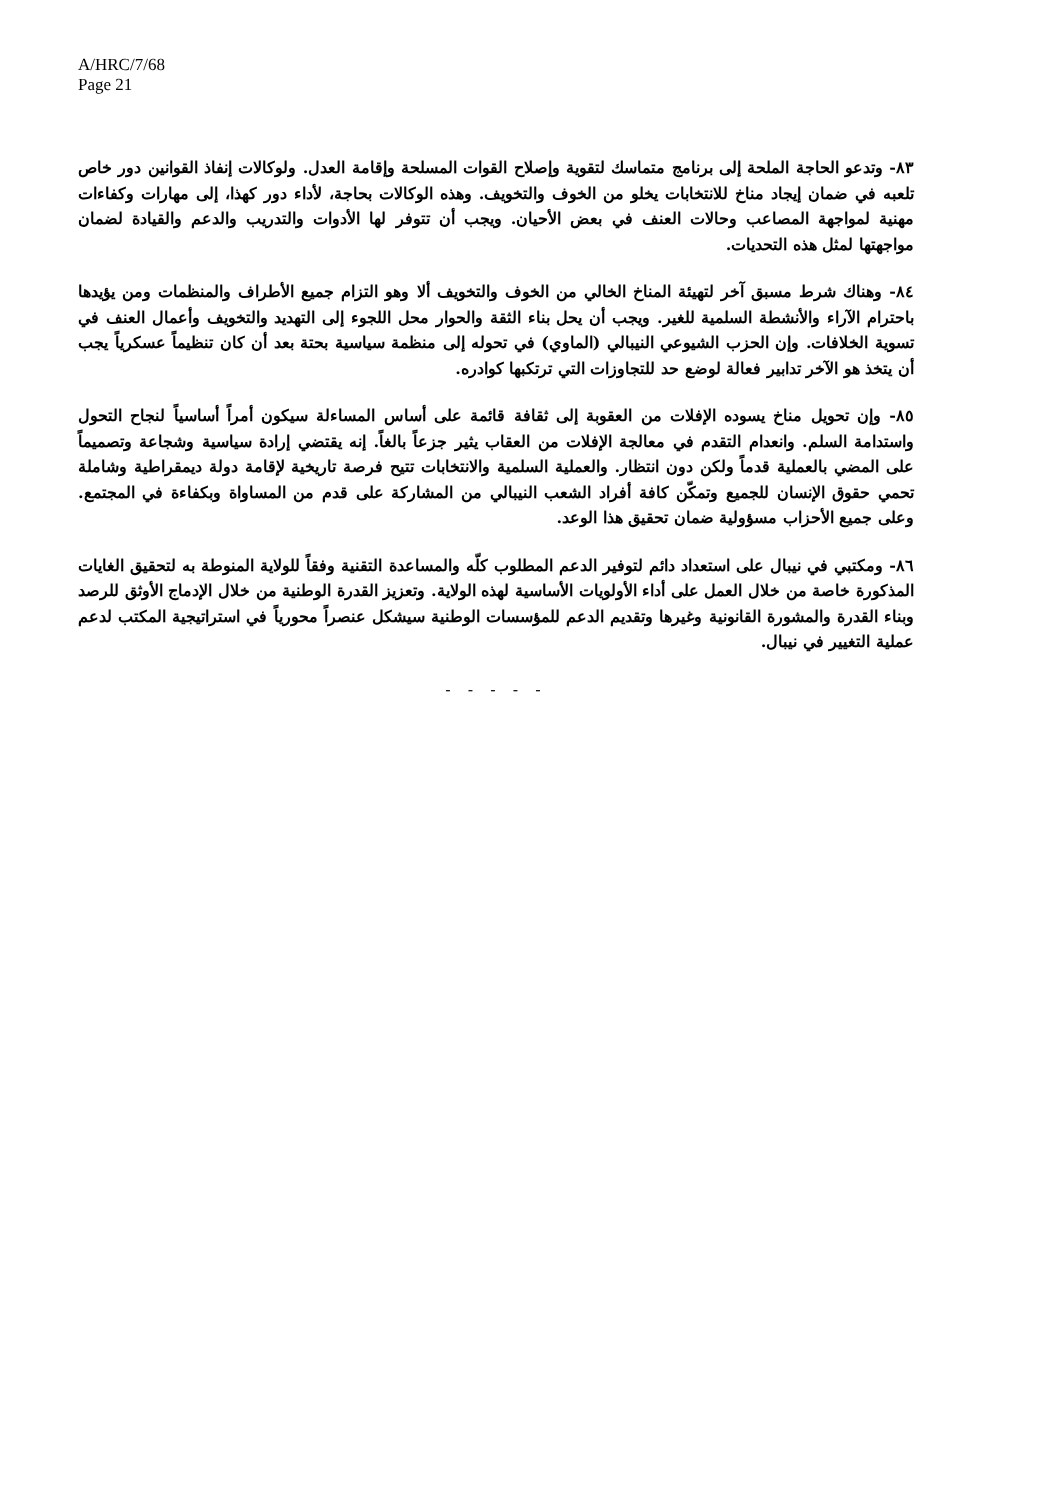A/HRC/7/68
Page 21
٨٣- وتدعو الحاجة الملحة إلى برنامج متماسك لتقوية وإصلاح القوات المسلحة وإقامة العدل. ولوكالات إنفاذ القوانين دور خاص تلعبه في ضمان إيجاد مناخ للانتخابات يخلو من الخوف والتخويف. وهذه الوكالات بحاجة، لأداء دور كهذا، إلى مهارات وكفاءات مهنية لمواجهة المصاعب وحالات العنف في بعض الأحيان. ويجب أن تتوفر لها الأدوات والتدريب والدعم والقيادة لضمان مواجهتها لمثل هذه التحديات.
٨٤- وهناك شرط مسبق آخر لتهيئة المناخ الخالي من الخوف والتخويف ألا وهو التزام جميع الأطراف والمنظمات ومن يؤيدها باحترام الآراء والأنشطة السلمية للغير. ويجب أن يحل بناء الثقة والحوار محل اللجوء إلى التهديد والتخويف وأعمال العنف في تسوية الخلافات. وإن الحزب الشيوعي النيبالي (الماوي) في تحوله إلى منظمة سياسية بحتة بعد أن كان تنظيماً عسكرياً يجب أن يتخذ هو الآخر تدابير فعالة لوضع حد للتجاوزات التي ترتكبها كوادره.
٨٥- وإن تحويل مناخ يسوده الإفلات من العقوبة إلى ثقافة قائمة على أساس المساءلة سيكون أمراً أساسياً لنجاح التحول واستدامة السلم. وانعدام التقدم في معالجة الإفلات من العقاب يثير جزعاً بالغاً. إنه يقتضي إرادة سياسية وشجاعة وتصميماً على المضي بالعملية قدماً ولكن دون انتظار. والعملية السلمية والانتخابات تتيح فرصة تاريخية لإقامة دولة ديمقراطية وشاملة تحمي حقوق الإنسان للجميع وتمكّن كافة أفراد الشعب النيبالي من المشاركة على قدم من المساواة وبكفاءة في المجتمع. وعلى جميع الأحزاب مسؤولية ضمان تحقيق هذا الوعد.
٨٦- ومكتبي في نيبال على استعداد دائم لتوفير الدعم المطلوب كلّه والمساعدة التقنية وفقاً للولاية المنوطة به لتحقيق الغايات المذكورة خاصة من خلال العمل على أداء الأولويات الأساسية لهذه الولاية. وتعزيز القدرة الوطنية من خلال الإدماج الأوثق للرصد وبناء القدرة والمشورة القانونية وغيرها وتقديم الدعم للمؤسسات الوطنية سيشكل عنصراً محورياً في استراتيجية المكتب لدعم عملية التغيير في نيبال.
- - - - -